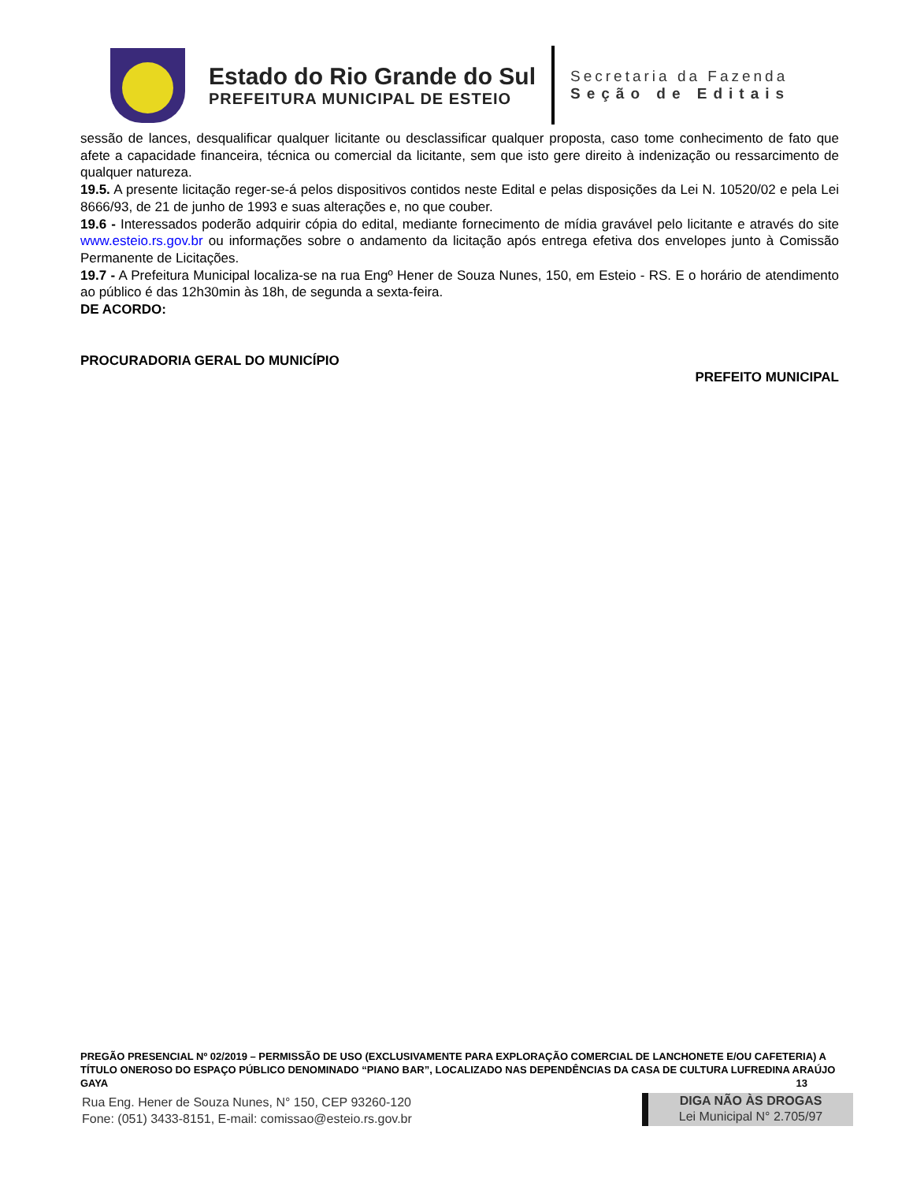Estado do Rio Grande do Sul
PREFEITURA MUNICIPAL DE ESTEIO
Secretaria da Fazenda
Seção de Editais
sessão de lances, desqualificar qualquer licitante ou desclassificar qualquer proposta, caso tome conhecimento de fato que afete a capacidade financeira, técnica ou comercial da licitante, sem que isto gere direito à indenização ou ressarcimento de qualquer natureza.
19.5. A presente licitação reger-se-á pelos dispositivos contidos neste Edital e pelas disposições da Lei N. 10520/02 e pela Lei 8666/93, de 21 de junho de 1993 e suas alterações e, no que couber.
19.6 - Interessados poderão adquirir cópia do edital, mediante fornecimento de mídia gravável pelo licitante e através do site www.esteio.rs.gov.br ou informações sobre o andamento da licitação após entrega efetiva dos envelopes junto à Comissão Permanente de Licitações.
19.7 - A Prefeitura Municipal localiza-se na rua Engº Hener de Souza Nunes, 150, em Esteio - RS. E o horário de atendimento ao público é das 12h30min às 18h, de segunda a sexta-feira.
DE ACORDO:
PROCURADORIA GERAL DO MUNICÍPIO
PREFEITO MUNICIPAL
PREGÃO PRESENCIAL Nº 02/2019 – PERMISSÃO DE USO (EXCLUSIVAMENTE PARA EXPLORAÇÃO COMERCIAL DE LANCHONETE E/OU CAFETERIA) A TÍTULO ONEROSO DO ESPAÇO PÚBLICO DENOMINADO “PIANO BAR”, LOCALIZADO NAS DEPENDÊNCIAS DA CASA DE CULTURA LUFREDINA ARAÚJO GAYA 13
Rua Eng. Hener de Souza Nunes, N° 150, CEP 93260-120
Fone: (051) 3433-8151, E-mail: comissao@esteio.rs.gov.br
DIGA NÃO ÀS DROGAS
Lei Municipal N° 2.705/97